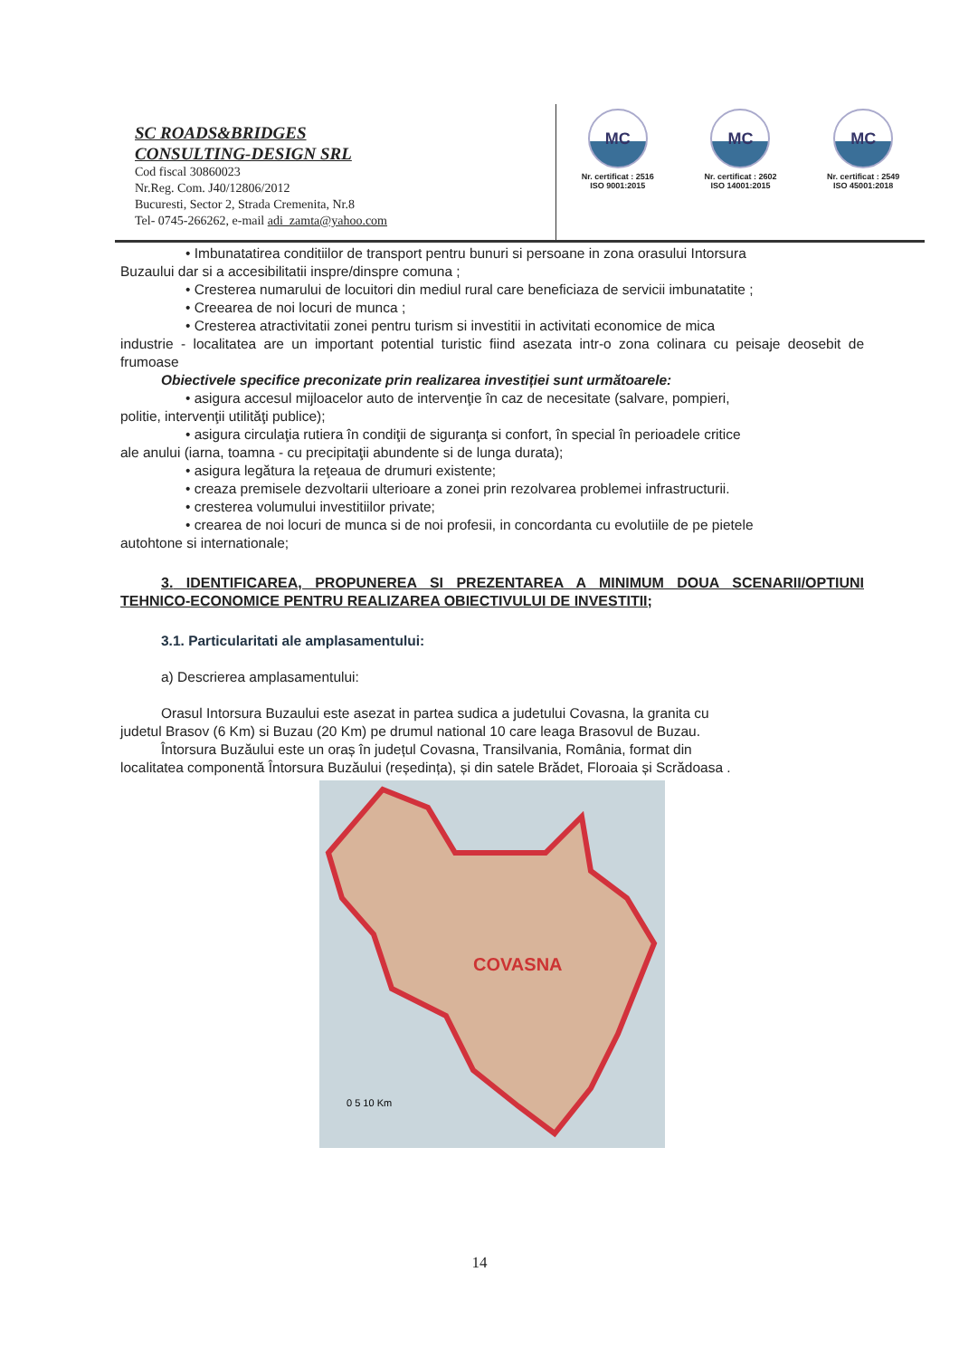SC ROADS&BRIDGES
CONSULTING-DESIGN SRL
Cod fiscal 30860023
Nr.Reg. Com. J40/12806/2012
Bucuresti, Sector 2, Strada Cremenita, Nr.8
Tel- 0745-266262, e-mail adi_zamta@yahoo.com
MC
Nr. certificat : 2516
ISO 9001:2015
MC
Nr. certificat : 2602
ISO 14001:2015
MC
Nr. certificat : 2549
ISO 45001:2018
• Imbunatatirea conditiilor de transport pentru bunuri si persoane in zona orasului Intorsura
Buzaului dar si a accesibilitatii inspre/dinspre comuna ;
• Cresterea numarului de locuitori din mediul rural care beneficiaza de servicii imbunatatite ;
• Creearea de noi locuri de munca ;
• Cresterea atractivitatii zonei pentru turism si investitii in activitati economice de mica
industrie - localitatea are un important potential turistic fiind asezata intr-o zona colinara cu peisaje deosebit de frumoase
Obiectivele specifice preconizate prin realizarea investiției sunt următoarele:
• asigura accesul mijloacelor auto de intervenţie în caz de necesitate (salvare, pompieri,
politie, intervenţii utilităţi publice);
• asigura circulaţia rutiera în condiţii de siguranţa si confort, în special în perioadele critice
ale anului (iarna, toamna - cu precipitaţii abundente si de lunga durata);
• asigura legătura la reţeaua de drumuri existente;
• creaza premisele dezvoltarii ulterioare a zonei prin rezolvarea problemei infrastructurii.
• cresterea volumului investitiilor private;
• crearea de noi locuri de munca si de noi profesii, in concordanta cu evolutiile de pe pietele
autohtone si internationale;
3. IDENTIFICAREA, PROPUNEREA SI PREZENTAREA A MINIMUM DOUA SCENARII/OPTIUNI TEHNICO-ECONOMICE PENTRU REALIZAREA OBIECTIVULUI DE INVESTITII;
3.1. Particularitati ale amplasamentului:
a) Descrierea amplasamentului:
Orasul Intorsura Buzaului este asezat in partea sudica a judetului Covasna, la granita cu
judetul Brasov (6 Km) si Buzau (20 Km) pe drumul national 10 care leaga Brasovul de Buzau.
Întorsura Buzăului este un oraș în județul Covasna, Transilvania, România, format din
localitatea componentă Întorsura Buzăului (reședința), și din satele Brădet, Floroaia și Scrădoasa .
COVASNA
0 5 10 Km
14